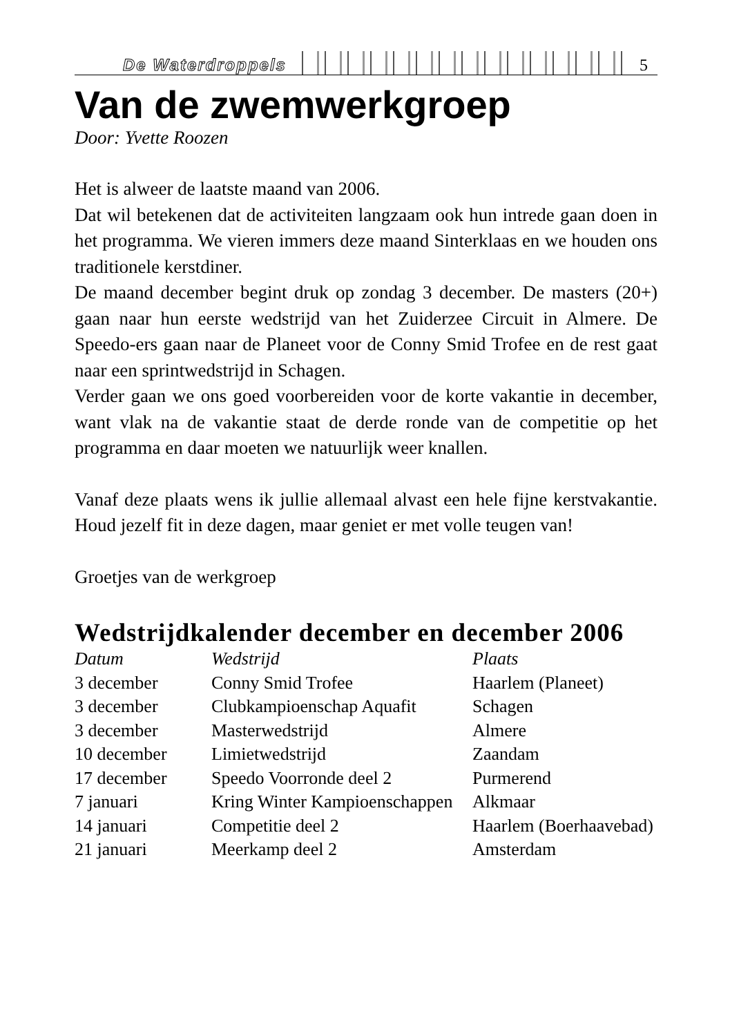De Waterdroppels 5
Van de zwemwerkgroep
Door: Yvette Roozen
Het is alweer de laatste maand van 2006.
Dat wil betekenen dat de activiteiten langzaam ook hun intrede gaan doen in het programma. We vieren immers deze maand Sinterklaas en we houden ons traditionele kerstdiner.
De maand december begint druk op zondag 3 december. De masters (20+) gaan naar hun eerste wedstrijd van het Zuiderzee Circuit in Almere. De Speedo-ers gaan naar de Planeet voor de Conny Smid Trofee en de rest gaat naar een sprintwedstrijd in Schagen.
Verder gaan we ons goed voorbereiden voor de korte vakantie in december, want vlak na de vakantie staat de derde ronde van de competitie op het programma en daar moeten we natuurlijk weer knallen.
Vanaf deze plaats wens ik jullie allemaal alvast een hele fijne kerstvakantie. Houd jezelf fit in deze dagen, maar geniet er met volle teugen van!
Groetjes van de werkgroep
Wedstrijdkalender december en december 2006
| Datum | Wedstrijd | Plaats |
| --- | --- | --- |
| 3 december | Conny Smid Trofee | Haarlem (Planeet) |
| 3 december | Clubkampioenschap Aquafit | Schagen |
| 3 december | Masterwedstrijd | Almere |
| 10 december | Limietwedstrijd | Zaandam |
| 17 december | Speedo Voorronde deel 2 | Purmerend |
| 7 januari | Kring Winter Kampioenschappen | Alkmaar |
| 14 januari | Competitie deel 2 | Haarlem (Boerhaavebad) |
| 21 januari | Meerkamp deel 2 | Amsterdam |